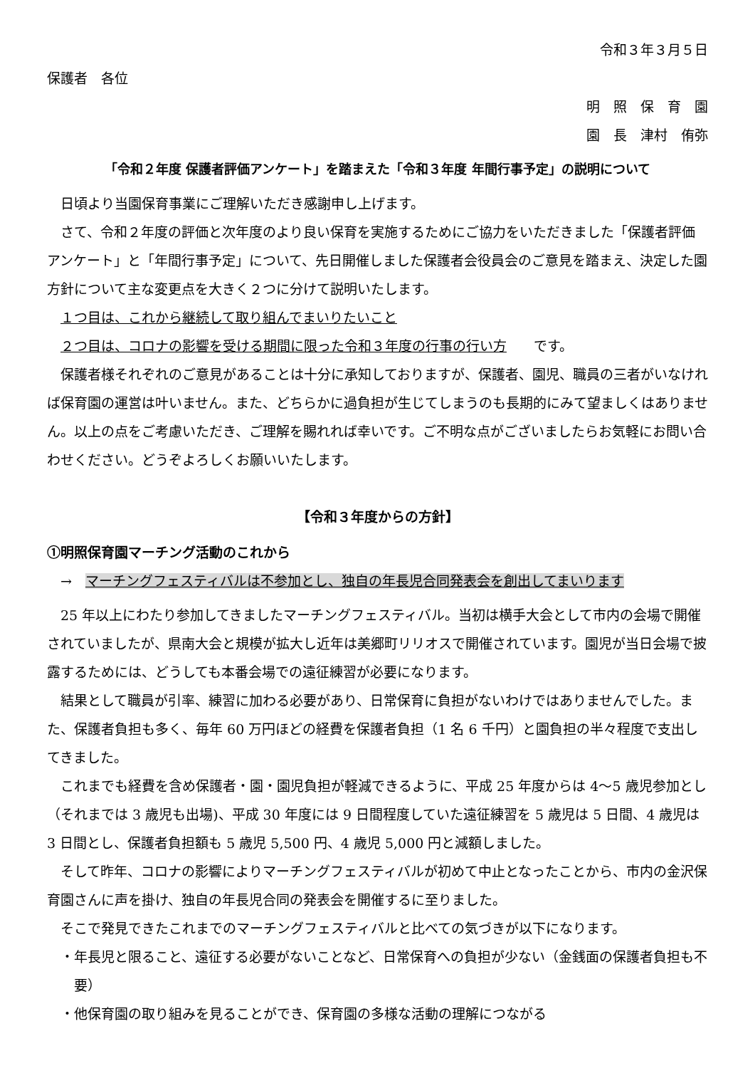令和３年３月５日
保護者　各位
明　照　保　育　園
園　長　津村　侑弥
「令和２年度 保護者評価アンケート」を踏まえた「令和３年度 年間行事予定」の説明について
日頃より当園保育事業にご理解いただき感謝申し上げます。
さて、令和２年度の評価と次年度のより良い保育を実施するためにご協力をいただきました「保護者評価アンケート」と「年間行事予定」について、先日開催しました保護者会役員会のご意見を踏まえ、決定した園方針について主な変更点を大きく２つに分けて説明いたします。
１つ目は、これから継続して取り組んでまいりたいこと
２つ目は、コロナの影響を受ける期間に限った令和３年度の行事の行い方　　です。
保護者様それぞれのご意見があることは十分に承知しておりますが、保護者、園児、職員の三者がいなければ保育園の運営は叶いません。また、どちらかに過負担が生じてしまうのも長期的にみて望ましくはありません。以上の点をご考慮いただき、ご理解を賜れれば幸いです。ご不明な点がございましたらお気軽にお問い合わせください。どうぞよろしくお願いいたします。
【令和３年度からの方針】
①明照保育園マーチング活動のこれから
→　マーチングフェスティバルは不参加とし、独自の年長児合同発表会を創出してまいります
25 年以上にわたり参加してきましたマーチングフェスティバル。当初は横手大会として市内の会場で開催されていましたが、県南大会と規模が拡大し近年は美郷町リリオスで開催されています。園児が当日会場で披露するためには、どうしても本番会場での遠征練習が必要になります。
結果として職員が引率、練習に加わる必要があり、日常保育に負担がないわけではありませんでした。また、保護者負担も多く、毎年 60 万円ほどの経費を保護者負担（1 名 6 千円）と園負担の半々程度で支出してきました。
これまでも経費を含め保護者・園・園児負担が軽減できるように、平成 25 年度からは 4〜5 歳児参加とし（それまでは 3 歳児も出場)、平成 30 年度には 9 日間程度していた遠征練習を 5 歳児は 5 日間、4 歳児は 3 日間とし、保護者負担額も 5 歳児 5,500 円、4 歳児 5,000 円と減額しました。
そして昨年、コロナの影響によりマーチングフェスティバルが初めて中止となったことから、市内の金沢保育園さんに声を掛け、独自の年長児合同の発表会を開催するに至りました。
そこで発見できたこれまでのマーチングフェスティバルと比べての気づきが以下になります。
・年長児と限ること、遠征する必要がないことなど、日常保育への負担が少ない（金銭面の保護者負担も不要）
・他保育園の取り組みを見ることができ、保育園の多様な活動の理解につながる